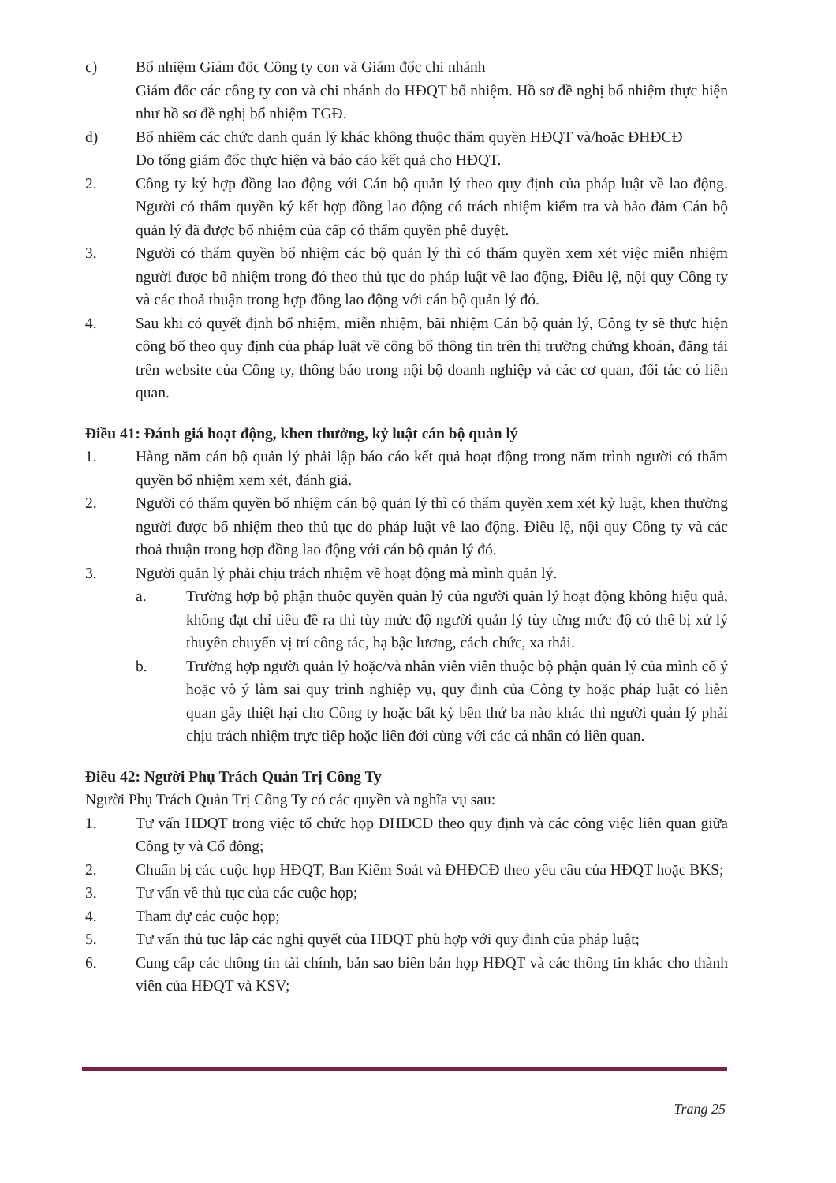c) Bổ nhiệm Giám đốc Công ty con và Giám đốc chi nhánh
Giám đốc các công ty con và chi nhánh do HĐQT bổ nhiệm. Hồ sơ đề nghị bổ nhiệm thực hiện như hồ sơ đề nghị bổ nhiệm TGĐ.
d) Bổ nhiệm các chức danh quản lý khác không thuộc thẩm quyền HĐQT và/hoặc ĐHĐCĐ
Do tổng giám đốc thực hiện và báo cáo kết quả cho HĐQT.
2. Công ty ký hợp đồng lao động với Cán bộ quản lý theo quy định của pháp luật về lao động. Người có thẩm quyền ký kết hợp đồng lao động có trách nhiệm kiểm tra và bảo đảm Cán bộ quản lý đã được bổ nhiệm của cấp có thẩm quyền phê duyệt.
3. Người có thẩm quyền bổ nhiệm các bộ quản lý thì có thẩm quyền xem xét việc miễn nhiệm người được bổ nhiệm trong đó theo thủ tục do pháp luật về lao động, Điều lệ, nội quy Công ty và các thoả thuận trong hợp đồng lao động với cán bộ quản lý đó.
4. Sau khi có quyết định bổ nhiệm, miễn nhiệm, bãi nhiệm Cán bộ quản lý, Công ty sẽ thực hiện công bố theo quy định của pháp luật về công bố thông tin trên thị trường chứng khoán, đăng tải trên website của Công ty, thông báo trong nội bộ doanh nghiệp và các cơ quan, đối tác có liên quan.
Điều 41: Đánh giá hoạt động, khen thưởng, kỷ luật cán bộ quản lý
1. Hàng năm cán bộ quản lý phải lập báo cáo kết quả hoạt động trong năm trình người có thẩm quyền bổ nhiệm xem xét, đánh giá.
2. Người có thẩm quyền bổ nhiệm cán bộ quản lý thì có thẩm quyền xem xét kỷ luật, khen thưởng người được bổ nhiệm theo thủ tục do pháp luật về lao động. Điều lệ, nội quy Công ty và các thoả thuận trong hợp đồng lao động với cán bộ quản lý đó.
3. Người quản lý phải chịu trách nhiệm về hoạt động mà mình quản lý.
a. Trường hợp bộ phận thuộc quyền quản lý của người quản lý hoạt động không hiệu quả, không đạt chỉ tiêu đề ra thì tùy mức độ người quản lý tùy từng mức độ có thể bị xử lý thuyên chuyển vị trí công tác, hạ bậc lương, cách chức, xa thải.
b. Trường hợp người quản lý hoặc/và nhân viên viên thuộc bộ phận quản lý của mình cố ý hoặc vô ý làm sai quy trình nghiệp vụ, quy định của Công ty hoặc pháp luật có liên quan gây thiệt hại cho Công ty hoặc bất kỳ bên thứ ba nào khác thì người quản lý phải chịu trách nhiệm trực tiếp hoặc liên đới cùng với các cá nhân có liên quan.
Điều 42: Người Phụ Trách Quản Trị Công Ty
Người Phụ Trách Quản Trị Công Ty có các quyền và nghĩa vụ sau:
1. Tư vấn HĐQT trong việc tổ chức họp ĐHĐCĐ theo quy định và các công việc liên quan giữa Công ty và Cổ đông;
2. Chuẩn bị các cuộc họp HĐQT, Ban Kiểm Soát và ĐHĐCĐ theo yêu cầu của HĐQT hoặc BKS;
3. Tư vấn về thủ tục của các cuộc họp;
4. Tham dự các cuộc họp;
5. Tư vấn thủ tục lập các nghị quyết của HĐQT phù hợp với quy định của pháp luật;
6. Cung cấp các thông tin tài chính, bản sao biên bản họp HĐQT và các thông tin khác cho thành viên của HĐQT và KSV;
Trang 25